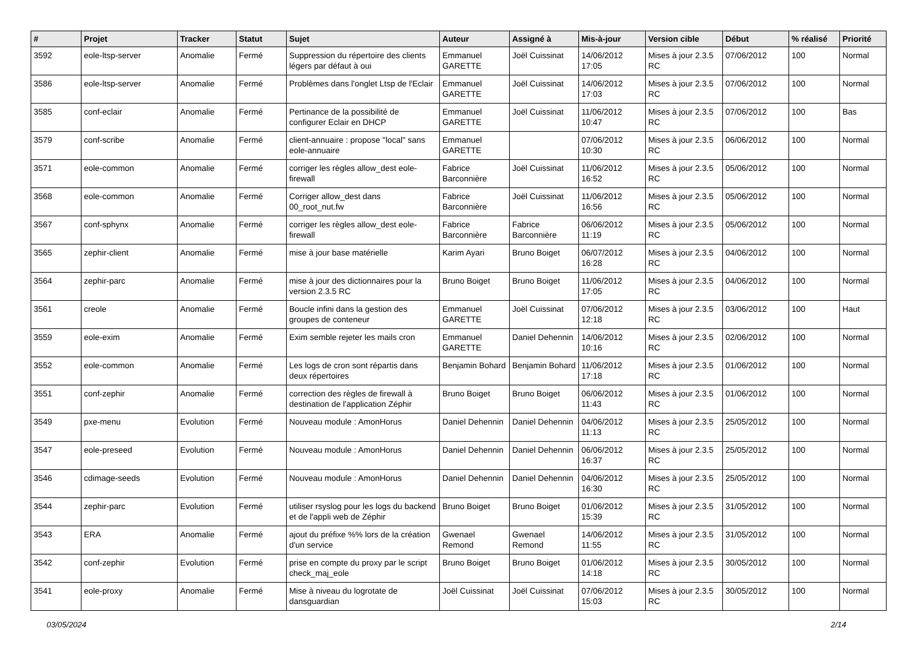| # | Projet | Tracker | Statut | Sujet | Auteur | Assigné à | Mis-à-jour | Version cible | Début | % réalisé | Priorité |
| --- | --- | --- | --- | --- | --- | --- | --- | --- | --- | --- | --- |
| 3592 | eole-ltsp-server | Anomalie | Fermé | Suppression du répertoire des clients légers par défaut à oui | Emmanuel GARETTE | Joël Cuissinat | 14/06/2012 17:05 | Mises à jour 2.3.5 RC | 07/06/2012 | 100 | Normal |
| 3586 | eole-ltsp-server | Anomalie | Fermé | Problèmes dans l'onglet Ltsp de l'Eclair | Emmanuel GARETTE | Joël Cuissinat | 14/06/2012 17:03 | Mises à jour 2.3.5 RC | 07/06/2012 | 100 | Normal |
| 3585 | conf-eclair | Anomalie | Fermé | Pertinance de la possibilité de configurer Eclair en DHCP | Emmanuel GARETTE | Joël Cuissinat | 11/06/2012 10:47 | Mises à jour 2.3.5 RC | 07/06/2012 | 100 | Bas |
| 3579 | conf-scribe | Anomalie | Fermé | client-annuaire : propose "local" sans eole-annuaire | Emmanuel GARETTE | | 07/06/2012 10:30 | Mises à jour 2.3.5 RC | 06/06/2012 | 100 | Normal |
| 3571 | eole-common | Anomalie | Fermé | corriger les règles allow_dest eole-firewall | Fabrice Barconnière | Joël Cuissinat | 11/06/2012 16:52 | Mises à jour 2.3.5 RC | 05/06/2012 | 100 | Normal |
| 3568 | eole-common | Anomalie | Fermé | Corriger allow_dest dans 00_root_nut.fw | Fabrice Barconnière | Joël Cuissinat | 11/06/2012 16:56 | Mises à jour 2.3.5 RC | 05/06/2012 | 100 | Normal |
| 3567 | conf-sphynx | Anomalie | Fermé | corriger les règles allow_dest eole-firewall | Fabrice Barconnière | Fabrice Barconnière | 06/06/2012 11:19 | Mises à jour 2.3.5 RC | 05/06/2012 | 100 | Normal |
| 3565 | zephir-client | Anomalie | Fermé | mise à jour base matérielle | Karim Ayari | Bruno Boiget | 06/07/2012 16:28 | Mises à jour 2.3.5 RC | 04/06/2012 | 100 | Normal |
| 3564 | zephir-parc | Anomalie | Fermé | mise à jour des dictionnaires pour la version 2.3.5 RC | Bruno Boiget | Bruno Boiget | 11/06/2012 17:05 | Mises à jour 2.3.5 RC | 04/06/2012 | 100 | Normal |
| 3561 | creole | Anomalie | Fermé | Boucle infini dans la gestion des groupes de conteneur | Emmanuel GARETTE | Joël Cuissinat | 07/06/2012 12:18 | Mises à jour 2.3.5 RC | 03/06/2012 | 100 | Haut |
| 3559 | eole-exim | Anomalie | Fermé | Exim semble rejeter les mails cron | Emmanuel GARETTE | Daniel Dehennin | 14/06/2012 10:16 | Mises à jour 2.3.5 RC | 02/06/2012 | 100 | Normal |
| 3552 | eole-common | Anomalie | Fermé | Les logs de cron sont répartis dans deux répertoires | Benjamin Bohard | Benjamin Bohard | 11/06/2012 17:18 | Mises à jour 2.3.5 RC | 01/06/2012 | 100 | Normal |
| 3551 | conf-zephir | Anomalie | Fermé | correction des règles de firewall à destination de l'application Zéphir | Bruno Boiget | Bruno Boiget | 06/06/2012 11:43 | Mises à jour 2.3.5 RC | 01/06/2012 | 100 | Normal |
| 3549 | pxe-menu | Evolution | Fermé | Nouveau module : AmonHorus | Daniel Dehennin | Daniel Dehennin | 04/06/2012 11:13 | Mises à jour 2.3.5 RC | 25/05/2012 | 100 | Normal |
| 3547 | eole-preseed | Evolution | Fermé | Nouveau module : AmonHorus | Daniel Dehennin | Daniel Dehennin | 06/06/2012 16:37 | Mises à jour 2.3.5 RC | 25/05/2012 | 100 | Normal |
| 3546 | cdimage-seeds | Evolution | Fermé | Nouveau module : AmonHorus | Daniel Dehennin | Daniel Dehennin | 04/06/2012 16:30 | Mises à jour 2.3.5 RC | 25/05/2012 | 100 | Normal |
| 3544 | zephir-parc | Evolution | Fermé | utiliser rsyslog pour les logs du backend et de l'appli web de Zéphir | Bruno Boiget | Bruno Boiget | 01/06/2012 15:39 | Mises à jour 2.3.5 RC | 31/05/2012 | 100 | Normal |
| 3543 | ERA | Anomalie | Fermé | ajout du préfixe %% lors de la création d'un service | Gwenael Remond | Gwenael Remond | 14/06/2012 11:55 | Mises à jour 2.3.5 RC | 31/05/2012 | 100 | Normal |
| 3542 | conf-zephir | Evolution | Fermé | prise en compte du proxy par le script check_maj_eole | Bruno Boiget | Bruno Boiget | 01/06/2012 14:18 | Mises à jour 2.3.5 RC | 30/05/2012 | 100 | Normal |
| 3541 | eole-proxy | Anomalie | Fermé | Mise à niveau du logrotate de dansguardian | Joël Cuissinat | Joël Cuissinat | 07/06/2012 15:03 | Mises à jour 2.3.5 RC | 30/05/2012 | 100 | Normal |
03/05/2024 2/14